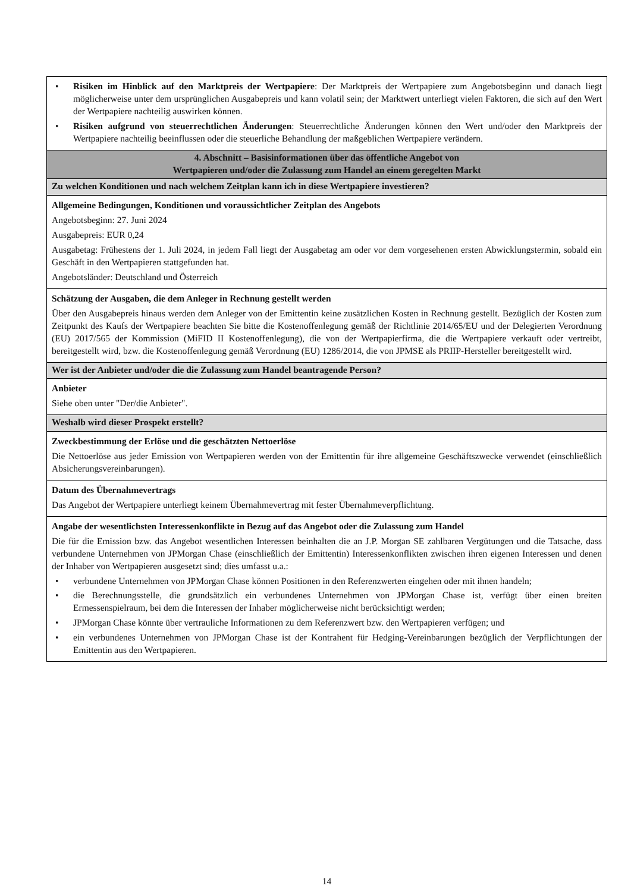| • Risiken im Hinblick auf den Marktpreis der Wertpapiere : Der Marktpreis der Wertpapiere zum Angebotsbeginn und danach liegt möglicherweise unter dem ursprünglichen Ausgabepreis und kann volatil sein; der Marktwert unterliegt vielen Faktoren, die sich auf den Wert der Wertpapiere nachteilig auswirken können. • Risiken aufgrund von steuerrechtlichen Änderungen : Steuerrechtliche Änderungen können den Wert und/oder den Marktpreis der Wertpapiere nachteilig beeinflussen oder die steuerliche Behandlung der maßgeblichen Wertpapiere verändern. |
| 4. Abschnitt – Basisinformationen über das öffentliche Angebot von Wertpapieren und/oder die Zulassung zum Handel an einem geregelten Markt |
| Zu welchen Konditionen und nach welchem Zeitplan kann ich in diese Wertpapiere investieren? |
| Allgemeine Bedingungen, Konditionen und voraussichtlicher Zeitplan des Angebots Angebotsbeginn: 27. Juni 2024 Ausgabepreis: EUR 0,24 Ausgabetag: Frühestens der 1. Juli 2024, in jedem Fall liegt der Ausgabetag am oder vor dem vorgesehenen ersten Abwicklungstermin, sobald ein Geschäft in den Wertpapieren stattgefunden hat. Angebotsländer: Deutschland und Österreich |
| Schätzung der Ausgaben, die dem Anleger in Rechnung gestellt werden Über den Ausgabepreis hinaus werden dem Anleger von der Emittentin keine zusätzlichen Kosten in Rechnung gestellt. Bezüglich der Kosten zum Zeitpunkt des Kaufs der Wertpapiere beachten Sie bitte die Kostenoffenlegung gemäß der Richtlinie 2014/65/EU und der Delegierten Verordnung (EU) 2017/565 der Kommission (MiFID II Kostenoffenlegung), die von der Wertpapierfirma, die die Wertpapiere verkauft oder vertreibt, bereitgestellt wird, bzw. die Kostenoffenlegung gemäß Verordnung (EU) 1286/2014, die von JPMSE als PRIIP-Hersteller bereitgestellt wird. |
| Wer ist der Anbieter und/oder die die Zulassung zum Handel beantragende Person? |
| Anbieter Siehe oben unter "Der/die Anbieter". |
| Weshalb wird dieser Prospekt erstellt? |
| Zweckbestimmung der Erlöse und die geschätzten Nettoerlöse Die Nettoerlöse aus jeder Emission von Wertpapieren werden von der Emittentin für ihre allgemeine Geschäftszwecke verwendet (einschließlich Absicherungsvereinbarungen). |
| Datum des Übernahmevertrags Das Angebot der Wertpapiere unterliegt keinem Übernahmevertrag mit fester Übernahmeverpflichtung. |
| Angabe der wesentlichsten Interessenkonflikte in Bezug auf das Angebot oder die Zulassung zum Handel Die für die Emission bzw. das Angebot wesentlichen Interessen beinhalten die an J.P. Morgan SE zahlbaren Vergütungen und die Tatsache, dass verbundene Unternehmen von JPMorgan Chase (einschließlich der Emittentin) Interessenkonflikten zwischen ihren eigenen Interessen und denen der Inhaber von Wertpapieren ausgesetzt sind; dies umfasst u.a.: • verbundene Unternehmen von JPMorgan Chase können Positionen in den Referenzwerten eingehen oder mit ihnen handeln; • die Berechnungsstelle, die grundsätzlich ein verbundenes Unternehmen von JPMorgan Chase ist, verfügt über einen breiten Ermessenspielraum, bei dem die Interessen der Inhaber möglicherweise nicht berücksichtigt werden; • JPMorgan Chase könnte über vertrauliche Informationen zu dem Referenzwert bzw. den Wertpapieren verfügen; und • ein verbundenes Unternehmen von JPMorgan Chase ist der Kontrahent für Hedging-Vereinbarungen bezüglich der Verpflichtungen der Emittentin aus den Wertpapieren. |
14